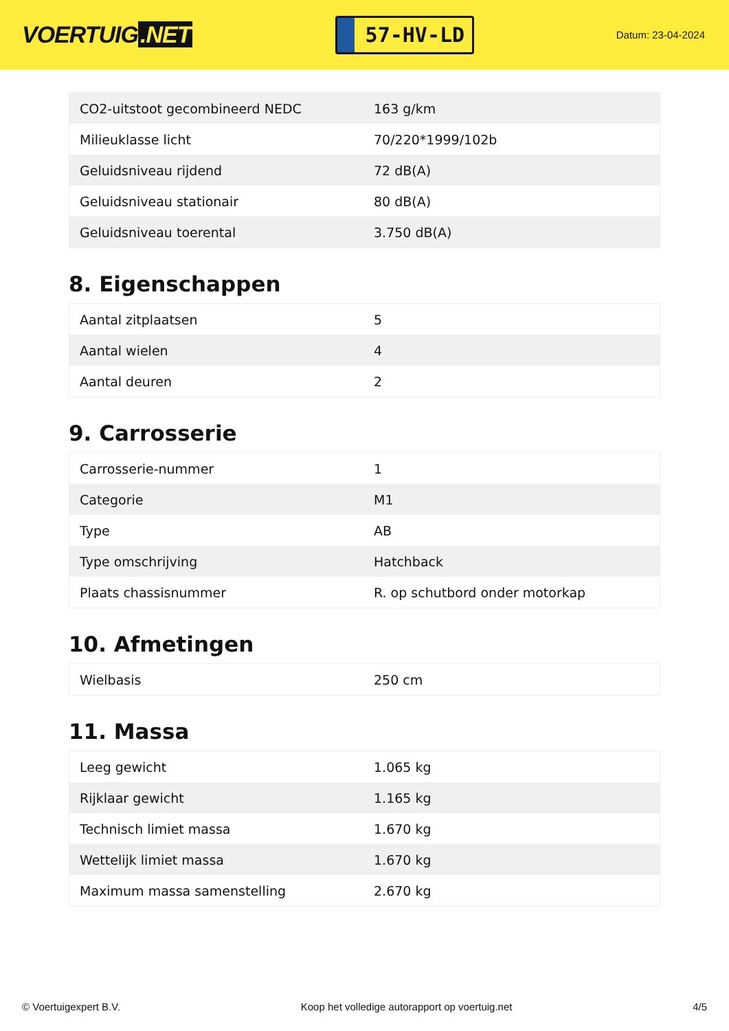VOERTUIG.NET
57-HV-LD
Datum: 23-04-2024
| CO2-uitstoot gecombineerd NEDC | 163 g/km |
| Milieuklasse licht | 70/220*1999/102b |
| Geluidsniveau rijdend | 72 dB(A) |
| Geluidsniveau stationair | 80 dB(A) |
| Geluidsniveau toerental | 3.750 dB(A) |
8. Eigenschappen
| Aantal zitplaatsen | 5 |
| Aantal wielen | 4 |
| Aantal deuren | 2 |
9. Carrosserie
| Carrosserie-nummer | 1 |
| Categorie | M1 |
| Type | AB |
| Type omschrijving | Hatchback |
| Plaats chassisnummer | R. op schutbord onder motorkap |
10. Afmetingen
| Wielbasis | 250 cm |
11. Massa
| Leeg gewicht | 1.065 kg |
| Rijklaar gewicht | 1.165 kg |
| Technisch limiet massa | 1.670 kg |
| Wettelijk limiet massa | 1.670 kg |
| Maximum massa samenstelling | 2.670 kg |
© Voertuigexpert B.V. Koop het volledige autorapport op voertuig.net
4/5